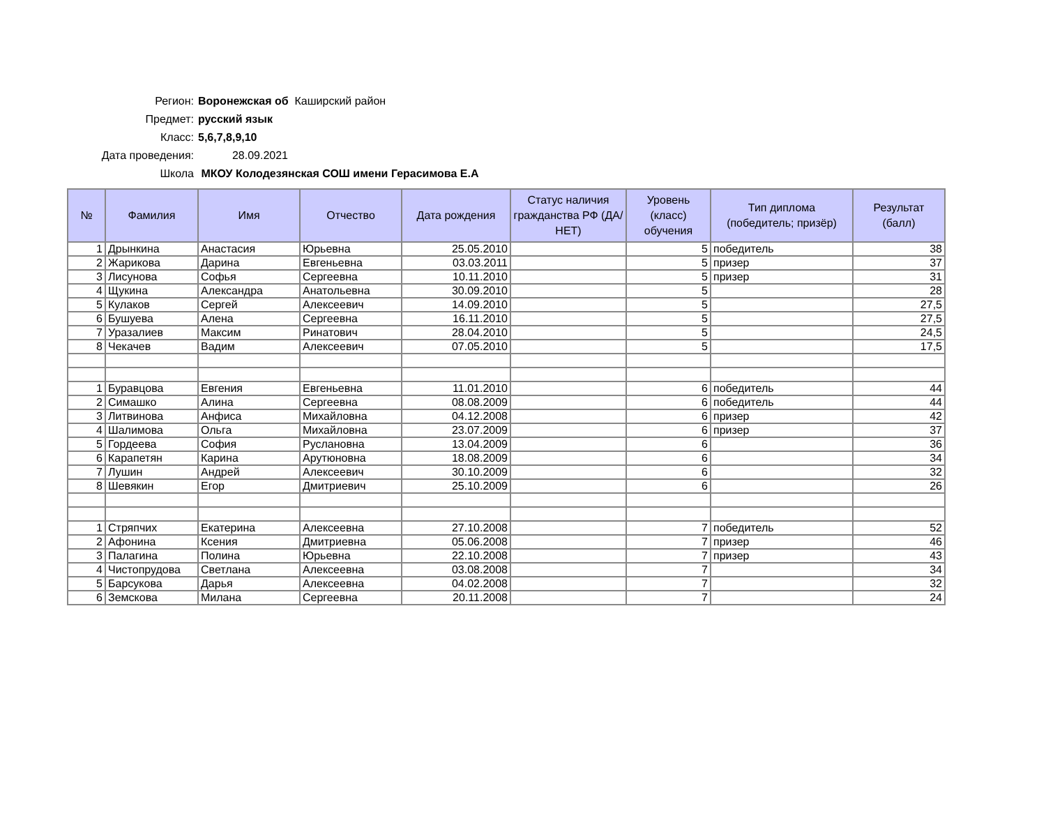Регион: Воронежская об Каширский район
Предмет: русский язык
Класс: 5,6,7,8,9,10
Дата проведения: 28.09.2021
Школа МКОУ Колодезянская СОШ имени Герасимова Е.А
| № | Фамилия | Имя | Отчество | Дата рождения | Статус наличия гражданства РФ (ДА/НЕТ) | Уровень (класс) обучения | Тип диплома (победитель; призёр) | Результат (балл) |
| --- | --- | --- | --- | --- | --- | --- | --- | --- |
| 1 | Дрынкина | Анастасия | Юрьевна | 25.05.2010 | | 5 | победитель | 38 |
| 2 | Жарикова | Дарина | Евгеньевна | 03.03.2011 | | 5 | призер | 37 |
| 3 | Лисунова | Софья | Сергеевна | 10.11.2010 | | 5 | призер | 31 |
| 4 | Щукина | Александра | Анатольевна | 30.09.2010 | | 5 | | 28 |
| 5 | Кулаков | Сергей | Алексеевич | 14.09.2010 | | 5 | | 27,5 |
| 6 | Бушуева | Алена | Сергеевна | 16.11.2010 | | 5 | | 27,5 |
| 7 | Уразалиев | Максим | Ринатович | 28.04.2010 | | 5 | | 24,5 |
| 8 | Чекачев | Вадим | Алексеевич | 07.05.2010 | | 5 | | 17,5 |
| 1 | Буравцова | Евгения | Евгеньевна | 11.01.2010 | | 6 | победитель | 44 |
| 2 | Симашко | Алина | Сергеевна | 08.08.2009 | | 6 | победитель | 44 |
| 3 | Литвинова | Анфиса | Михайловна | 04.12.2008 | | 6 | призер | 42 |
| 4 | Шалимова | Ольга | Михайловна | 23.07.2009 | | 6 | призер | 37 |
| 5 | Гордеева | София | Руслановна | 13.04.2009 | | 6 | | 36 |
| 6 | Карапетян | Карина | Арутюновна | 18.08.2009 | | 6 | | 34 |
| 7 | Лушин | Андрей | Алексеевич | 30.10.2009 | | 6 | | 32 |
| 8 | Шевякин | Егор | Дмитриевич | 25.10.2009 | | 6 | | 26 |
| 1 | Стряпчих | Екатерина | Алексеевна | 27.10.2008 | | 7 | победитель | 52 |
| 2 | Афонина | Ксения | Дмитриевна | 05.06.2008 | | 7 | призер | 46 |
| 3 | Палагина | Полина | Юрьевна | 22.10.2008 | | 7 | призер | 43 |
| 4 | Чистопрудова | Светлана | Алексеевна | 03.08.2008 | | 7 | | 34 |
| 5 | Барсукова | Дарья | Алексеевна | 04.02.2008 | | 7 | | 32 |
| 6 | Земскова | Милана | Сергеевна | 20.11.2008 | | 7 | | 24 |